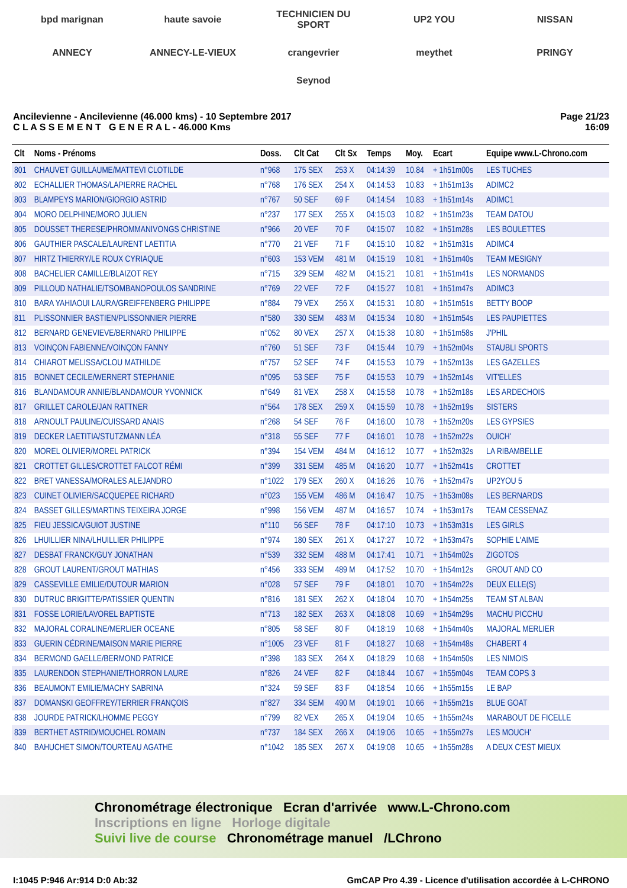bpd marignan haute savoie TECHNICIEN DU SPORT UP2 YOU NISSAN ANNECY ANNECY-LE-VIEUX crangevrier meythet PRINGY Seynod
Ancilevienne - Ancilevienne (46.000 kms) - 10 Septembre 2017
C L A S S E M E N T G E N E R A L - 46.000 Kms
Page 21/23
16:09
| Clt | Noms - Prénoms | Doss. | Clt Cat | Clt Sx | Temps | Moy. | Ecart | Equipe www.L-Chrono.com |
| --- | --- | --- | --- | --- | --- | --- | --- | --- |
| 801 | CHAUVET GUILLAUME/MATTEVI CLOTILDE | n°968 | 175 SEX | 253 X | 04:14:39 | 10.84 | + 1h51m00s | LES TUCHES |
| 802 | ECHALLIER THOMAS/LAPIERRE RACHEL | n°768 | 176 SEX | 254 X | 04:14:53 | 10.83 | + 1h51m13s | ADIMC2 |
| 803 | BLAMPEYS MARION/GIORGIO ASTRID | n°767 | 50 SEF | 69 F | 04:14:54 | 10.83 | + 1h51m14s | ADIMC1 |
| 804 | MORO DELPHINE/MORO JULIEN | n°237 | 177 SEX | 255 X | 04:15:03 | 10.82 | + 1h51m23s | TEAM DATOU |
| 805 | DOUSSET THERESE/PHROMMANIVONGS CHRISTINE | n°966 | 20 VEF | 70 F | 04:15:07 | 10.82 | + 1h51m28s | LES BOULETTES |
| 806 | GAUTHIER PASCALE/LAURENT LAETITIA | n°770 | 21 VEF | 71 F | 04:15:10 | 10.82 | + 1h51m31s | ADIMC4 |
| 807 | HIRTZ THIERRY/LE ROUX CYRIAQUE | n°603 | 153 VEM | 481 M | 04:15:19 | 10.81 | + 1h51m40s | TEAM MESIGNY |
| 808 | BACHELIER CAMILLE/BLAIZOT REY | n°715 | 329 SEM | 482 M | 04:15:21 | 10.81 | + 1h51m41s | LES NORMANDS |
| 809 | PILLOUD NATHALIE/TSOMBANOPOULOS SANDRINE | n°769 | 22 VEF | 72 F | 04:15:27 | 10.81 | + 1h51m47s | ADIMC3 |
| 810 | BARA YAHIAOUI LAURA/GREIFFENBERG PHILIPPE | n°884 | 79 VEX | 256 X | 04:15:31 | 10.80 | + 1h51m51s | BETTY BOOP |
| 811 | PLISSONNIER BASTIEN/PLISSONNIER PIERRE | n°580 | 330 SEM | 483 M | 04:15:34 | 10.80 | + 1h51m54s | LES PAUPIETTES |
| 812 | BERNARD GENEVIEVE/BERNARD PHILIPPE | n°052 | 80 VEX | 257 X | 04:15:38 | 10.80 | + 1h51m58s | J'PHIL |
| 813 | VOINÇON FABIENNE/VOINÇON FANNY | n°760 | 51 SEF | 73 F | 04:15:44 | 10.79 | + 1h52m04s | STAUBLI SPORTS |
| 814 | CHIAROT MELISSA/CLOU MATHILDE | n°757 | 52 SEF | 74 F | 04:15:53 | 10.79 | + 1h52m13s | LES GAZELLES |
| 815 | BONNET CECILE/WERNERT STEPHANIE | n°095 | 53 SEF | 75 F | 04:15:53 | 10.79 | + 1h52m14s | VIT'ELLES |
| 816 | BLANDAMOUR ANNIE/BLANDAMOUR YVONNICK | n°649 | 81 VEX | 258 X | 04:15:58 | 10.78 | + 1h52m18s | LES ARDECHOIS |
| 817 | GRILLET CAROLE/JAN RATTNER | n°564 | 178 SEX | 259 X | 04:15:59 | 10.78 | + 1h52m19s | SISTERS |
| 818 | ARNOULT PAULINE/CUISSARD ANAIS | n°268 | 54 SEF | 76 F | 04:16:00 | 10.78 | + 1h52m20s | LES GYPSIES |
| 819 | DECKER LAETITIA/STUTZMANN LÉA | n°318 | 55 SEF | 77 F | 04:16:01 | 10.78 | + 1h52m22s | OUICH' |
| 820 | MOREL OLIVIER/MOREL PATRICK | n°394 | 154 VEM | 484 M | 04:16:12 | 10.77 | + 1h52m32s | LA RIBAMBELLE |
| 821 | CROTTET GILLES/CROTTET FALCOT RÉMI | n°399 | 331 SEM | 485 M | 04:16:20 | 10.77 | + 1h52m41s | CROTTET |
| 822 | BRET VANESSA/MORALES ALEJANDRO | n°1022 | 179 SEX | 260 X | 04:16:26 | 10.76 | + 1h52m47s | UP2YOU 5 |
| 823 | CUINET OLIVIER/SACQUEPEE RICHARD | n°023 | 155 VEM | 486 M | 04:16:47 | 10.75 | + 1h53m08s | LES BERNARDS |
| 824 | BASSET GILLES/MARTINS TEIXEIRA JORGE | n°998 | 156 VEM | 487 M | 04:16:57 | 10.74 | + 1h53m17s | TEAM CESSENAZ |
| 825 | FIEU JESSICA/GUIOT JUSTINE | n°110 | 56 SEF | 78 F | 04:17:10 | 10.73 | + 1h53m31s | LES GIRLS |
| 826 | LHUILLIER NINA/LHUILLIER PHILIPPE | n°974 | 180 SEX | 261 X | 04:17:27 | 10.72 | + 1h53m47s | SOPHIE L'AIME |
| 827 | DESBAT FRANCK/GUY JONATHAN | n°539 | 332 SEM | 488 M | 04:17:41 | 10.71 | + 1h54m02s | ZIGOTOS |
| 828 | GROUT LAURENT/GROUT MATHIAS | n°456 | 333 SEM | 489 M | 04:17:52 | 10.70 | + 1h54m12s | GROUT AND CO |
| 829 | CASSEVILLE EMILIE/DUTOUR MARION | n°028 | 57 SEF | 79 F | 04:18:01 | 10.70 | + 1h54m22s | DEUX ELLE(S) |
| 830 | DUTRUC BRIGITTE/PATISSIER QUENTIN | n°816 | 181 SEX | 262 X | 04:18:04 | 10.70 | + 1h54m25s | TEAM ST ALBAN |
| 831 | FOSSE LORIE/LAVOREL BAPTISTE | n°713 | 182 SEX | 263 X | 04:18:08 | 10.69 | + 1h54m29s | MACHU PICCHU |
| 832 | MAJORAL CORALINE/MERLIER OCEANE | n°805 | 58 SEF | 80 F | 04:18:19 | 10.68 | + 1h54m40s | MAJORAL MERLIER |
| 833 | GUERIN CÉDRINE/MAISON MARIE PIERRE | n°1005 | 23 VEF | 81 F | 04:18:27 | 10.68 | + 1h54m48s | CHABERT 4 |
| 834 | BERMOND GAELLE/BERMOND PATRICE | n°398 | 183 SEX | 264 X | 04:18:29 | 10.68 | + 1h54m50s | LES NIMOIS |
| 835 | LAURENDON STEPHANIE/THORRON LAURE | n°826 | 24 VEF | 82 F | 04:18:44 | 10.67 | + 1h55m04s | TEAM COPS 3 |
| 836 | BEAUMONT EMILIE/MACHY SABRINA | n°324 | 59 SEF | 83 F | 04:18:54 | 10.66 | + 1h55m15s | LE BAP |
| 837 | DOMANSKI GEOFFREY/TERRIER FRANÇOIS | n°827 | 334 SEM | 490 M | 04:19:01 | 10.66 | + 1h55m21s | BLUE GOAT |
| 838 | JOURDE PATRICK/LHOMME PEGGY | n°799 | 82 VEX | 265 X | 04:19:04 | 10.65 | + 1h55m24s | MARABOUT DE FICELLE |
| 839 | BERTHET ASTRID/MOUCHEL ROMAIN | n°737 | 184 SEX | 266 X | 04:19:06 | 10.65 | + 1h55m27s | LES MOUCH' |
| 840 | BAHUCHET SIMON/TOURTEAU AGATHE | n°1042 | 185 SEX | 267 X | 04:19:08 | 10.65 | + 1h55m28s | A DEUX C'EST MIEUX |
Chronométrage électronique Ecran d'arrivée www.L-Chrono.com
Inscriptions en ligne Horloge digitale
Suivi live de course Chronométrage manuel /LChrono
I:1045 P:946 Ar:914 D:0 Ab:32 GmCAP Pro 4.39 - Licence d'utilisation accordée à L-CHRONO